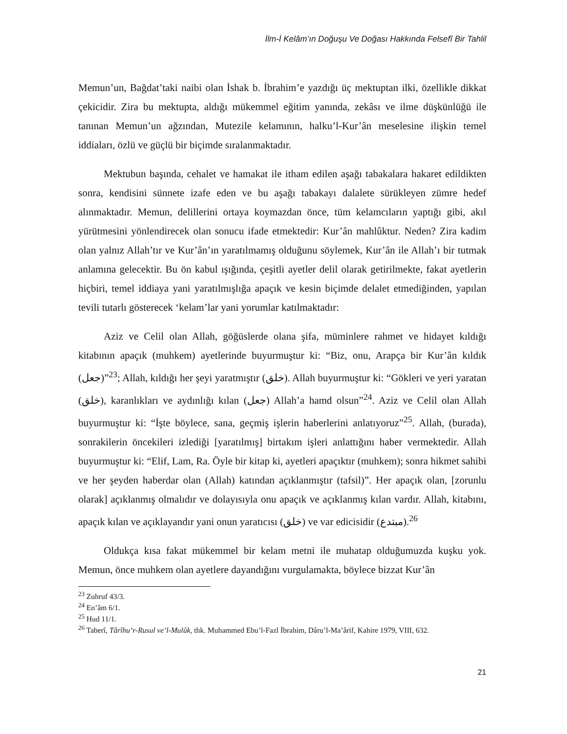İlm-İ Kelâm’ın Doğuşu Ve Doğası Hakkında Felsefî Bir Tahlil
Memun’un, Bağdat’taki naibi olan İshak b. İbrahim’e yazdığı üç mektuptan ilki, özellikle dikkat çekicidir. Zira bu mektupta, aldığı mükemmel eğitim yanında, zekâsı ve ilme düşkünlüğü ile tanınan Memun’un ağzından, Mutezile kelamının, halku’l-Kur’ân meselesine ilişkin temel iddiaları, özlü ve güçlü bir biçimde sıralanmaktadır.
Mektubun başında, cehalet ve hamakat ile itham edilen aşağı tabakalara hakaret edildikten sonra, kendisini sünnete izafe eden ve bu aşağı tabakayı dalalete sürükleyen zümre hedef alınmaktadır. Memun, delillerini ortaya koymazdan önce, tüm kelamcıların yaptığı gibi, akıl yürütmesini yönlendirecek olan sonucu ifade etmektedir: Kur’ân mahlûktur. Neden? Zira kadim olan yalnız Allah’tır ve Kur’ân’ın yaratılmamış olduğunu söylemek, Kur’ân ile Allah’ı bir tutmak anlamına gelecektir. Bu ön kabul ışığında, çeşitli ayetler delil olarak getirilmekte, fakat ayetlerin hiçbiri, temel iddiaya yani yaratılmışlığa apaçık ve kesin biçimde delalet etmediğinden, yapılan tevili tutarlı gösterecek ‘kelam’lar yani yorumlar katılmaktadır:
Aziz ve Celil olan Allah, göğüslerde olana şifa, müminlere rahmet ve hidayet kıldığı kitabının apaçık (muhkem) ayetlerinde buyurmuştur ki: “Biz, onu, Arapça bir Kur’ân kıldık (جعل)”<sup>23</sup>; Allah, kıldığı her şeyi yaratmıştır (خلق). Allah buyurmuştur ki: “Gökleri ve yeri yaratan (خلق), karanlıkları ve aydınlığı kılan (جعل) Allah’a hamd olsun”<sup>24</sup>. Aziz ve Celil olan Allah buyurmuştur ki: “İşte böylece, sana, geçmiş işlerin haberlerini anlatıyoruz”<sup>25</sup>. Allah, (burada), sonrakilerin öncekileri izlediği [yaratılmış] birtakım işleri anlattığını haber vermektedir. Allah buyurmuştur ki: “Elif, Lam, Ra. Öyle bir kitap ki, ayetleri apaçıktır (muhkem); sonra hikmet sahibi ve her şeyden haberdar olan (Allah) katından açıklanmıştır (tafsil)”. Her apaçık olan, [zorunlu olarak] açıklanmış olmalıdır ve dolayısıyla onu apaçık ve açıklanmış kılan vardır. Allah, kitabını, apaçık kılan ve açıklayandır yani onun yaratıcısı (خلق) ve var edicisidir (مبتدع).<sup>26</sup>
Oldukça kısa fakat mükemmel bir kelam metni ile muhatap olduğumuzda kuşku yok. Memun, önce muhkem olan ayetlere dayandığını vurgulamakta, böylece bizzat Kur’ân
<sup>23</sup> Zuhruf 43/3.
<sup>24</sup> En’âm 6/1.
<sup>25</sup> Hud 11/1.
<sup>26</sup> Taberî, Târîhu’r-Rusul ve’l-Mulûk, thk. Muhammed Ebu’l-Fazl İbrahim, Dâru’l-Ma’ârif, Kahire 1979, VIII, 632.
21